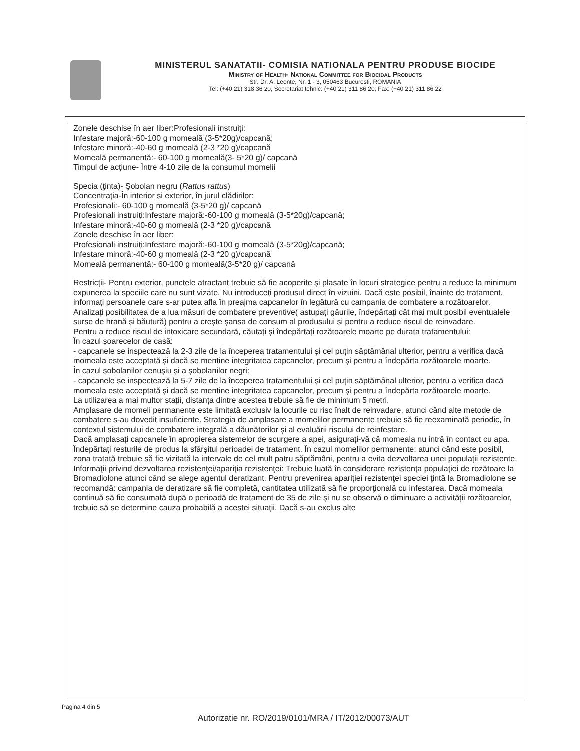MINISTERUL SANATATII- COMISIA NATIONALA PENTRU PRODUSE BIOCIDE
Ministry of Health- National Committee for Biocidal Products
Str. Dr. A. Leonte, Nr. 1 - 3, 050463 Bucuresti, ROMANIA
Tel: (+40 21) 318 36 20, Secretariat tehnic: (+40 21) 311 86 20; Fax: (+40 21) 311 86 22
Zonele deschise în aer liber:Profesionali instruiți:
Infestare majoră:-60-100 g momeală (3-5*20g)/capcană;
Infestare minoră:-40-60 g momeală (2-3 *20 g)/capcană
Momeală permanentă:- 60-100 g momeală(3- 5*20 g)/ capcană
Timpul de acţiune- Între 4-10 zile de la consumul momelii
Specia (ţinta)- Şobolan negru (Rattus rattus)
Concentraţia-În interior și exterior, în jurul clădirilor:
Profesionali:- 60-100 g momeală (3-5*20 g)/ capcană
Profesionali instruiți:Infestare majoră:-60-100 g momeală (3-5*20g)/capcană;
Infestare minoră:-40-60 g momeală (2-3 *20 g)/capcană
Zonele deschise în aer liber:
Profesionali instruiți:Infestare majoră:-60-100 g momeală (3-5*20g)/capcană;
Infestare minoră:-40-60 g momeală (2-3 *20 g)/capcană
Momeală permanentă:- 60-100 g momeală(3-5*20 g)/ capcană
Restricții- Pentru exterior, punctele atractant trebuie să fie acoperite și plasate în locuri strategice pentru a reduce la minimum expunerea la speciile care nu sunt vizate. Nu introduceți produsul direct în vizuini. Dacă este posibil, înainte de tratament, informați persoanele care s-ar putea afla în preajma capcanelor în legătură cu campania de combatere a rozătoarelor. Analizați posibilitatea de a lua măsuri de combatere preventive( astupați găurile, îndepărtați cât mai mult posibil eventualele surse de hrană și băutură) pentru a crește șansa de consum al produsului și pentru a reduce riscul de reinvadare.
Pentru a reduce riscul de intoxicare secundară, căutați și îndepărtați rozătoarele moarte pe durata tratamentului:
În cazul șoarecelor de casă:
- capcanele se inspectează la 2-3 zile de la începerea tratamentului și cel puțin săptămânal ulterior, pentru a verifica dacă momeala este acceptată și dacă se menține integritatea capcanelor, precum și pentru a îndepărta rozătoarele moarte.
În cazul șobolanilor cenușiu și a șobolanilor negri:
- capcanele se inspectează la 5-7 zile de la începerea tratamentului și cel puțin săptămânal ulterior, pentru a verifica dacă momeala este acceptată și dacă se menține integritatea capcanelor, precum și pentru a îndepărta rozătoarele moarte.
La utilizarea a mai multor stații, distanța dintre acestea trebuie să fie de minimum 5 metri.
Amplasare de momeli permanente este limitată exclusiv la locurile cu risc înalt de reinvadare, atunci când alte metode de combatere s-au dovedit insuficiente. Strategia de amplasare a momelilor permanente trebuie să fie reexaminată periodic, în contextul sistemului de combatere integrală a dăunătorilor și al evaluării riscului de reinfestare.
Dacă amplasați capcanele în apropierea sistemelor de scurgere a apei, asigurați-vă că momeala nu intră în contact cu apa.
Îndepărtați resturile de produs la sfârșitul perioadei de tratament. În cazul momelilor permanente: atunci când este posibil, zona tratată trebuie să fie vizitată la intervale de cel mult patru săptămâni, pentru a evita dezvoltarea unei populații rezistente.
Informaţii privind dezvoltarea rezistenţei/apariţia rezistenţei: Trebuie luată în considerare rezistenţa populaţiei de rozătoare la Bromadiolone atunci când se alege agentul deratizant. Pentru prevenirea apariţiei rezistenţei speciei ţintă la Bromadiolone se recomandă: campania de deratizare să fie completă, cantitatea utilizată să fie proporţională cu infestarea. Dacă momeala continuă să fie consumată după o perioadă de tratament de 35 de zile și nu se observă o diminuare a activității rozătoarelor, trebuie să se determine cauza probabilă a acestei situații. Dacă s-au exclus alte
Pagina 4 din 5
Autorizatie nr. RO/2019/0101/MRA / IT/2012/00073/AUT